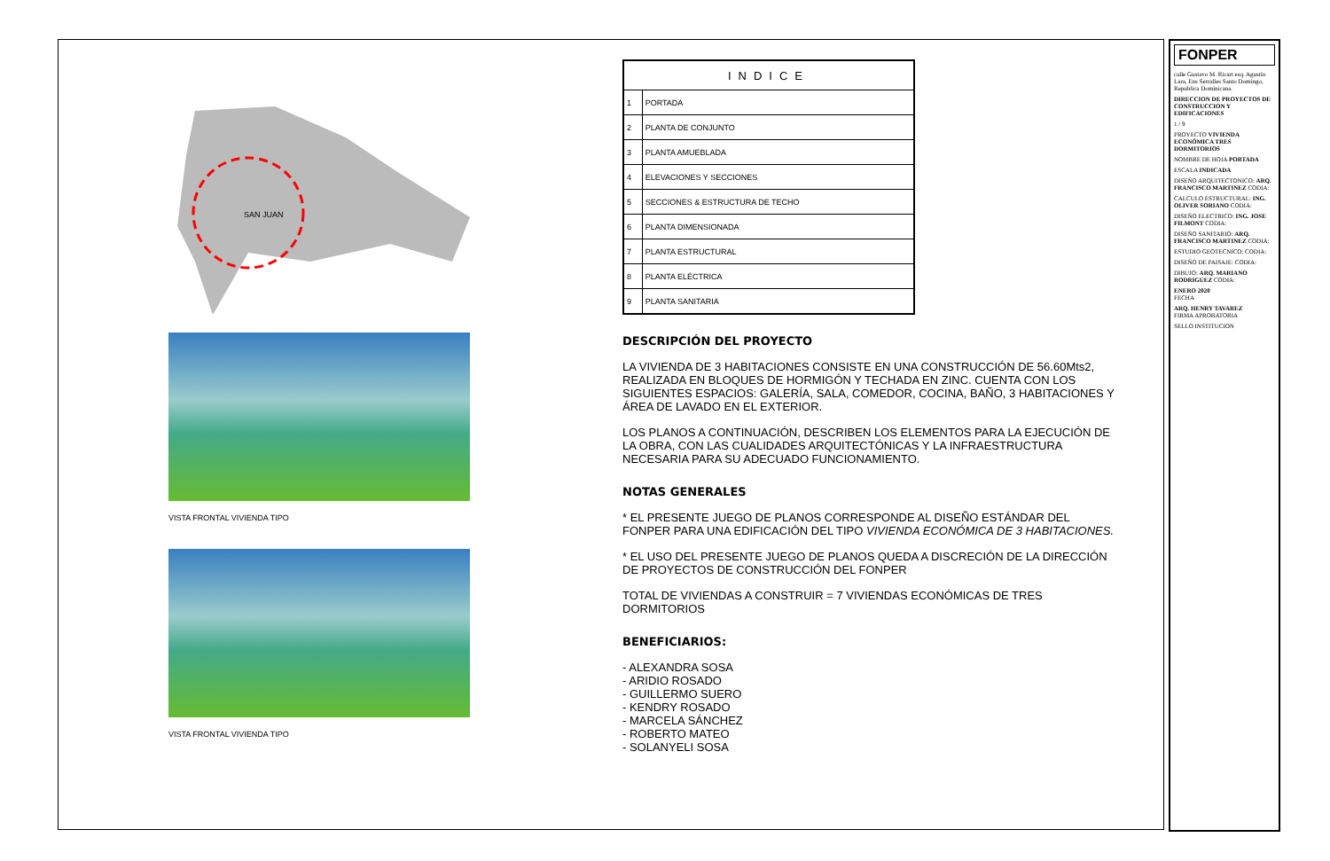SAN JUAN
VISTA FRONTAL VIVIENDA TIPO
VISTA FRONTAL VIVIENDA TIPO
| INDICE | |
| --- | --- |
| 1 | PORTADA |
| 2 | PLANTA DE CONJUNTO |
| 3 | PLANTA AMUEBLADA |
| 4 | ELEVACIONES Y SECCIONES |
| 5 | SECCIONES & ESTRUCTURA DE TECHO |
| 6 | PLANTA DIMENSIONADA |
| 7 | PLANTA ESTRUCTURAL |
| 8 | PLANTA ELÉCTRICA |
| 9 | PLANTA SANITARIA |
DESCRIPCIÓN DEL PROYECTO
LA VIVIENDA DE 3 HABITACIONES CONSISTE EN UNA CONSTRUCCIÓN DE 56.60Mts2, REALIZADA EN BLOQUES DE HORMIGÓN Y TECHADA EN ZINC. CUENTA CON LOS SIGUIENTES ESPACIOS: GALERÍA, SALA, COMEDOR, COCINA, BAÑO, 3 HABITACIONES Y ÁREA DE LAVADO EN EL EXTERIOR.
LOS PLANOS A CONTINUACIÓN, DESCRIBEN LOS ELEMENTOS PARA LA EJECUCIÓN DE LA OBRA, CON LAS CUALIDADES ARQUITECTÓNICAS Y LA INFRAESTRUCTURA NECESARIA PARA SU ADECUADO FUNCIONAMIENTO.
NOTAS GENERALES
* EL PRESENTE JUEGO DE PLANOS CORRESPONDE AL DISEÑO ESTÁNDAR DEL FONPER PARA UNA EDIFICACIÓN DEL TIPO VIVIENDA ECONÓMICA DE 3 HABITACIONES.
* EL USO DEL PRESENTE JUEGO DE PLANOS QUEDA A DISCRECIÓN DE LA DIRECCIÓN DE PROYECTOS DE CONSTRUCCIÓN DEL FONPER
TOTAL DE VIVIENDAS A CONSTRUIR = 7 VIVIENDAS ECONÓMICAS DE TRES DORMITORIOS
BENEFICIARIOS:
- ALEXANDRA SOSA
- ARIDIO ROSADO
- GUILLERMO SUERO
- KENDRY ROSADO
- MARCELA SÁNCHEZ
- ROBERTO MATEO
- SOLANYELI SOSA
FONPER
calle Gustavo M. Ricart esq. Agustín Lara, Ens Serralles Santo Domingo, Republica Dominicana.
DIRECCION DE PROYECTOS DE CONSTRUCCION Y EDIFICACIONES
1 / 9
PROYECTO VIVIENDA ECONÓMICA TRES DORMITORIOS
NOMBRE DE HOJA PORTADA
ESCALA INDICADA
DISEÑO ARQUITECTONICO: ARQ. FRANCISCO MARTINEZ CODIA:
CALCULO ESTRUCTURAL: ING. OLIVER SORIANO CODIA:
DISEÑO ELECTRICO: ING. JOSE FILMONT CODIA:
DISEÑO SANITARIO: ARQ. FRANCISCO MARTINEZ CODIA:
ESTUDIO GEOTECNICO: CODIA:
DISEÑO DE PAISAJE: CODIA:
DIBUJO: ARQ. MARIANO RODRIGUEZ CODIA:
ENERO 2020
FECHA
ARQ. HENRY TAVAREZ
FIRMA APROBATORIA
SELLO INSTITUCION